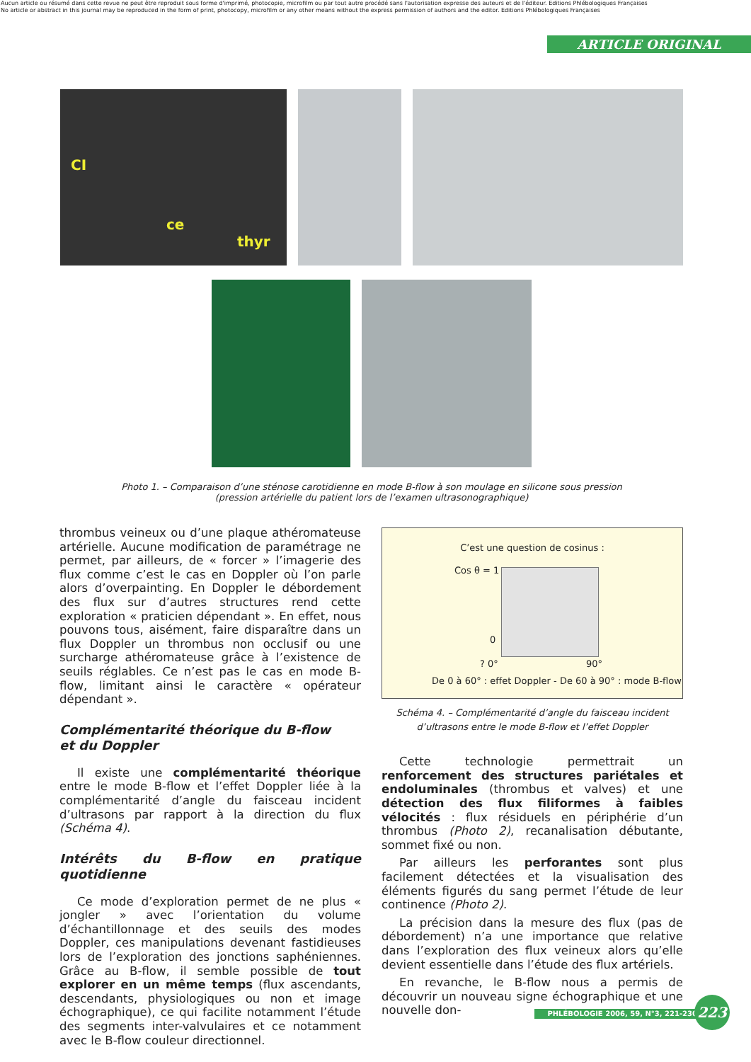Aucun article ou résumé dans cette revue ne peut être reproduit sous forme d'imprimé, photocopie, microfilm ou par tout autre procédé sans l'autorisation expresse des auteurs et de l'éditeur. Editions Phlébologiques Françaises
No article or abstract in this journal may be reproduced in the form of print, photocopy, microfilm or any other means without the express permission of authors and the editor. Editions Phlébologiques Françaises
ARTICLE ORIGINAL
CI
ce thyr
Photo 1. – Comparaison d’une sténose carotidienne en mode B-flow à son moulage en silicone sous pression
(pression artérielle du patient lors de l’examen ultrasonographique)
thrombus veineux ou d’une plaque athéromateuse artérielle. Aucune modification de paramétrage ne permet, par ailleurs, de « forcer » l’imagerie des flux comme c’est le cas en Doppler où l’on parle alors d’overpainting. En Doppler le débordement des flux sur d’autres structures rend cette exploration « praticien dépendant ». En effet, nous pouvons tous, aisément, faire disparaître dans un flux Doppler un thrombus non occlusif ou une surcharge athéromateuse grâce à l’existence de seuils réglables. Ce n’est pas le cas en mode B-flow, limitant ainsi le caractère « opérateur dépendant ».
Complémentarité théorique du B-flow
et du Doppler
Il existe une complémentarité théorique entre le mode B-flow et l’effet Doppler liée à la complémentarité d’angle du faisceau incident d’ultrasons par rapport à la direction du flux (Schéma 4).
Intérêts du B-flow en pratique quotidienne
Ce mode d’exploration permet de ne plus « jongler » avec l’orientation du volume d’échantillonnage et des seuils des modes Doppler, ces manipulations devenant fastidieuses lors de l’exploration des jonctions saphéniennes. Grâce au B-flow, il semble possible de tout explorer en un même temps (flux ascendants, descendants, physiologiques ou non et image échographique), ce qui facilite notamment l’étude des segments inter-valvulaires et ce notamment avec le B-flow couleur directionnel.
C’est une question de cosinus :
Cos θ = 1
0
? 0° 90°
De 0 à 60° : effet Doppler - De 60 à 90° : mode B-flow
Schéma 4. – Complémentarité d’angle du faisceau incident
d’ultrasons entre le mode B-flow et l’effet Doppler
Cette technologie permettrait un renforcement des structures pariétales et endoluminales (thrombus et valves) et une détection des flux filiformes à faibles vélocités : flux résiduels en périphérie d’un thrombus (Photo 2), recanalisation débutante, sommet fixé ou non.
Par ailleurs les perforantes sont plus facilement détectées et la visualisation des éléments figurés du sang permet l’étude de leur continence (Photo 2).
La précision dans la mesure des flux (pas de débordement) n’a une importance que relative dans l’exploration des flux veineux alors qu’elle devient essentielle dans l’étude des flux artériels.
En revanche, le B-flow nous a permis de découvrir un nouveau signe échographique et une nouvelle don-
PHLÉBOLOGIE 2006, 59, N°3, 221-230
223